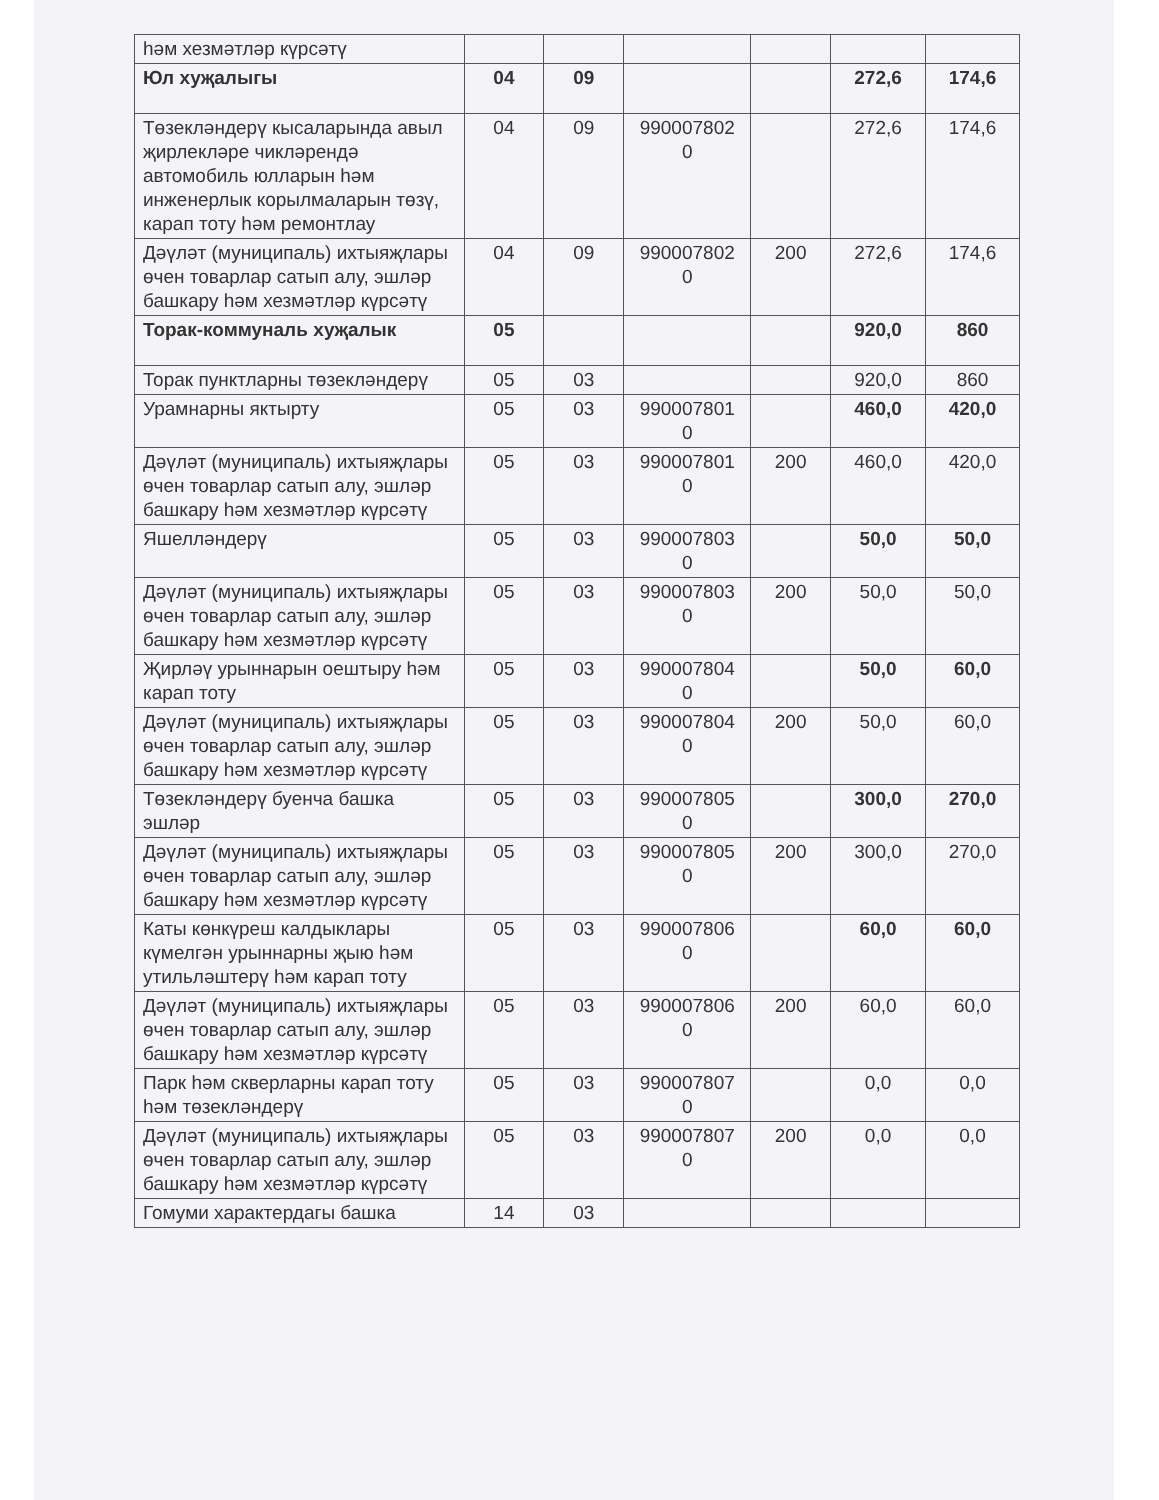| һәм хезмәтләр күрсәтү | | | | | | |
| Юл хуҗалыгы | 04 | 09 | | | 272,6 | 174,6 |
| Төзекләндерү кысаларында авыл җирлекләре чикләрендә автомобиль юлларын һәм инженерлык корылмаларын төзү, карап тоту һәм ремонтлау | 04 | 09 | 990007802 0 | | 272,6 | 174,6 |
| Дәүләт (муниципаль) ихтыяҗлары өчен товарлар сатып алу, эшләр башкару һәм хезмәтләр күрсәтү | 04 | 09 | 990007802 0 | 200 | 272,6 | 174,6 |
| Торак-коммуналь хуҗалык | 05 | | | | 920,0 | 860 |
| Торак пунктларны төзекләндерү | 05 | 03 | | | 920,0 | 860 |
| Урамнарны яктырту | 05 | 03 | 990007801 0 | | 460,0 | 420,0 |
| Дәүләт (муниципаль) ихтыяҗлары өчен товарлар сатып алу, эшләр башкару һәм хезмәтләр күрсәтү | 05 | 03 | 990007801 0 | 200 | 460,0 | 420,0 |
| Яшелләндерү | 05 | 03 | 990007803 0 | | 50,0 | 50,0 |
| Дәүләт (муниципаль) ихтыяҗлары өчен товарлар сатып алу, эшләр башкару һәм хезмәтләр күрсәтү | 05 | 03 | 990007803 0 | 200 | 50,0 | 50,0 |
| Җирләү урыннарын оештыру һәм карап тоту | 05 | 03 | 990007804 0 | | 50,0 | 60,0 |
| Дәүләт (муниципаль) ихтыяҗлары өчен товарлар сатып алу, эшләр башкару һәм хезмәтләр күрсәтү | 05 | 03 | 990007804 0 | 200 | 50,0 | 60,0 |
| Төзекләндерү буенча башка эшләр | 05 | 03 | 990007805 0 | | 300,0 | 270,0 |
| Дәүләт (муниципаль) ихтыяҗлары өчен товарлар сатып алу, эшләр башкару һәм хезмәтләр күрсәтү | 05 | 03 | 990007805 0 | 200 | 300,0 | 270,0 |
| Каты көнкүреш калдыклары күмелгән урыннарны җыю һәм утильләштерү һәм карап тоту | 05 | 03 | 990007806 0 | | 60,0 | 60,0 |
| Дәүләт (муниципаль) ихтыяҗлары өчен товарлар сатып алу, эшләр башкару һәм хезмәтләр күрсәтү | 05 | 03 | 990007806 0 | 200 | 60,0 | 60,0 |
| Парк һәм скверларны карап тоту һәм төзекләндерү | 05 | 03 | 990007807 0 | | 0,0 | 0,0 |
| Дәүләт (муниципаль) ихтыяҗлары өчен товарлар сатып алу, эшләр башкару һәм хезмәтләр күрсәтү | 05 | 03 | 990007807 0 | 200 | 0,0 | 0,0 |
| Гомуми характердагы башка | 14 | 03 | | | | |